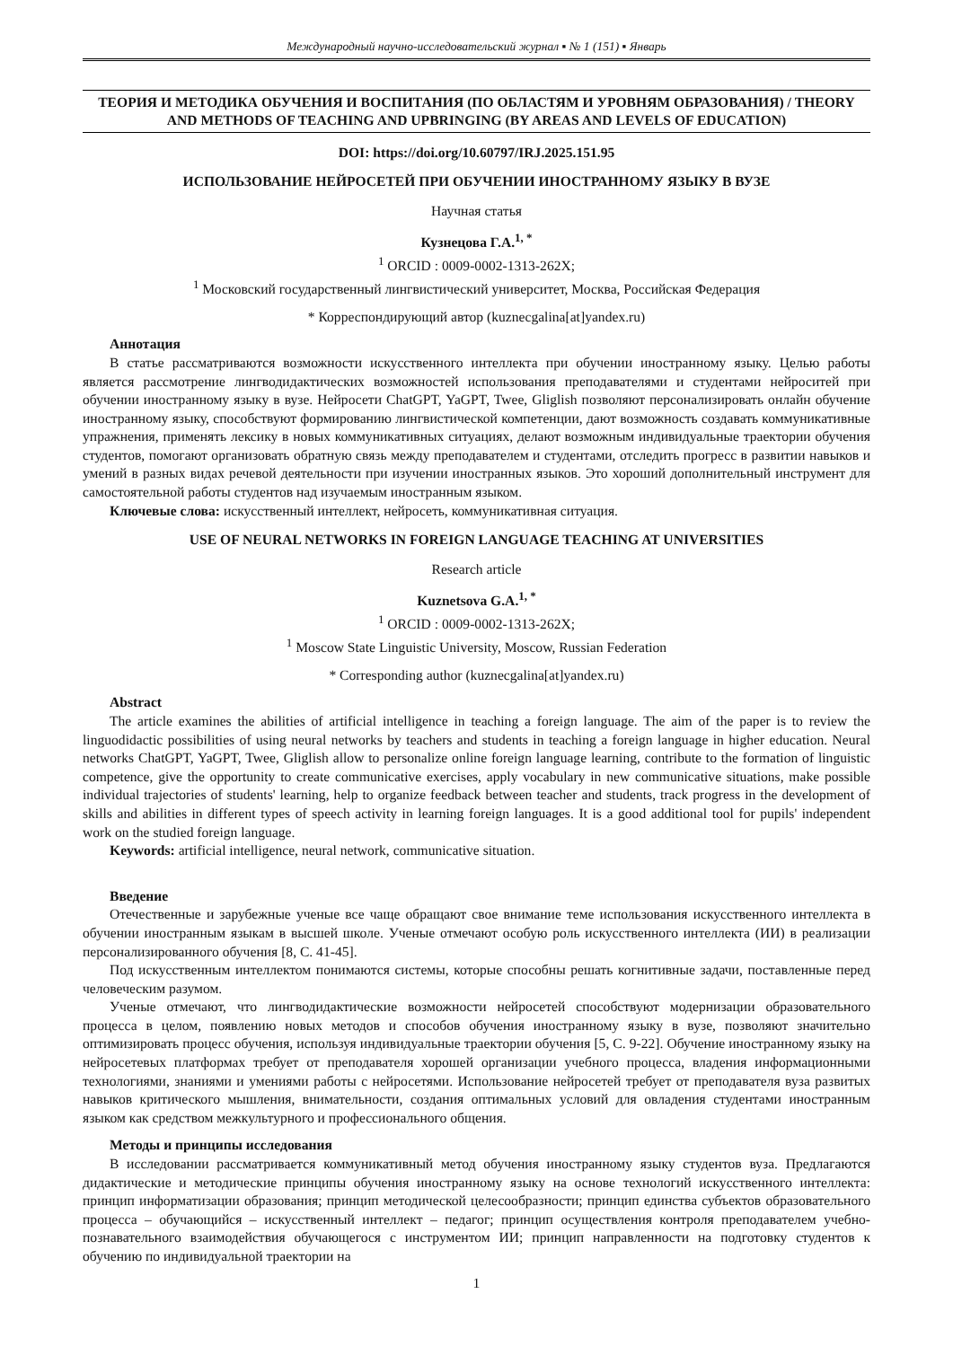Международный научно-исследовательский журнал ▪ № 1 (151) ▪ Январь
ТЕОРИЯ И МЕТОДИКА ОБУЧЕНИЯ И ВОСПИТАНИЯ (ПО ОБЛАСТЯМ И УРОВНЯМ ОБРАЗОВАНИЯ) / THEORY AND METHODS OF TEACHING AND UPBRINGING (BY AREAS AND LEVELS OF EDUCATION)
DOI: https://doi.org/10.60797/IRJ.2025.151.95
ИСПОЛЬЗОВАНИЕ НЕЙРОСЕТЕЙ ПРИ ОБУЧЕНИИ ИНОСТРАННОМУ ЯЗЫКУ В ВУЗЕ
Научная статья
Кузнецова Г.А.<sup>1, *</sup>
<sup>1</sup> ORCID : 0009-0002-1313-262X;
<sup>1</sup> Московский государственный лингвистический университет, Москва, Российская Федерация
* Корреспондирующий автор (kuznecgalina[at]yandex.ru)
Аннотация
В статье рассматриваются возможности искусственного интеллекта при обучении иностранному языку. Целью работы является рассмотрение лингводидактических возможностей использования преподавателями и студентами нейроситей при обучении иностранному языку в вузе. Нейросети ChatGPT, YaGPT, Twee, Gliglish позволяют персонализировать онлайн обучение иностранному языку, способствуют формированию лингвистической компетенции, дают возможность создавать коммуникативные упражнения, применять лексику в новых коммуникативных ситуациях, делают возможным индивидуальные траектории обучения студентов, помогают организовать обратную связь между преподавателем и студентами, отследить прогресс в развитии навыков и умений в разных видах речевой деятельности при изучении иностранных языков. Это хороший дополнительный инструмент для самостоятельной работы студентов над изучаемым иностранным языком.
Ключевые слова: искусственный интеллект, нейросеть, коммуникативная ситуация.
USE OF NEURAL NETWORKS IN FOREIGN LANGUAGE TEACHING AT UNIVERSITIES
Research article
Kuznetsova G.A.<sup>1, *</sup>
<sup>1</sup> ORCID : 0009-0002-1313-262X;
<sup>1</sup> Moscow State Linguistic University, Moscow, Russian Federation
* Corresponding author (kuznecgalina[at]yandex.ru)
Abstract
The article examines the abilities of artificial intelligence in teaching a foreign language. The aim of the paper is to review the linguodidactic possibilities of using neural networks by teachers and students in teaching a foreign language in higher education. Neural networks ChatGPT, YaGPT, Twee, Gliglish allow to personalize online foreign language learning, contribute to the formation of linguistic competence, give the opportunity to create communicative exercises, apply vocabulary in new communicative situations, make possible individual trajectories of students' learning, help to organize feedback between teacher and students, track progress in the development of skills and abilities in different types of speech activity in learning foreign languages. It is a good additional tool for pupils' independent work on the studied foreign language.
Keywords: artificial intelligence, neural network, communicative situation.
Введение
Отечественные и зарубежные ученые все чаще обращают свое внимание теме использования искусственного интеллекта в обучении иностранным языкам в высшей школе. Ученые отмечают особую роль искусственного интеллекта (ИИ) в реализации персонализированного обучения [8, С. 41-45].
Под искусственным интеллектом понимаются системы, которые способны решать когнитивные задачи, поставленные перед человеческим разумом.
Ученые отмечают, что лингводидактические возможности нейросетей способствуют модернизации образовательного процесса в целом, появлению новых методов и способов обучения иностранному языку в вузе, позволяют значительно оптимизировать процесс обучения, используя индивидуальные траектории обучения [5, С. 9-22]. Обучение иностранному языку на нейросетевых платформах требует от преподавателя хорошей организации учебного процесса, владения информационными технологиями, знаниями и умениями работы с нейросетями. Использование нейросетей требует от преподавателя вуза развитых навыков критического мышления, внимательности, создания оптимальных условий для овладения студентами иностранным языком как средством межкультурного и профессионального общения.
Методы и принципы исследования
В исследовании рассматривается коммуникативный метод обучения иностранному языку студентов вуза. Предлагаются дидактические и методические принципы обучения иностранному языку на основе технологий искусственного интеллекта: принцип информатизации образования; принцип методической целесообразности; принцип единства субъектов образовательного процесса – обучающийся – искусственный интеллект – педагог; принцип осуществления контроля преподавателем учебно-познавательного взаимодействия обучающегося с инструментом ИИ; принцип направленности на подготовку студентов к обучению по индивидуальной траектории на
1